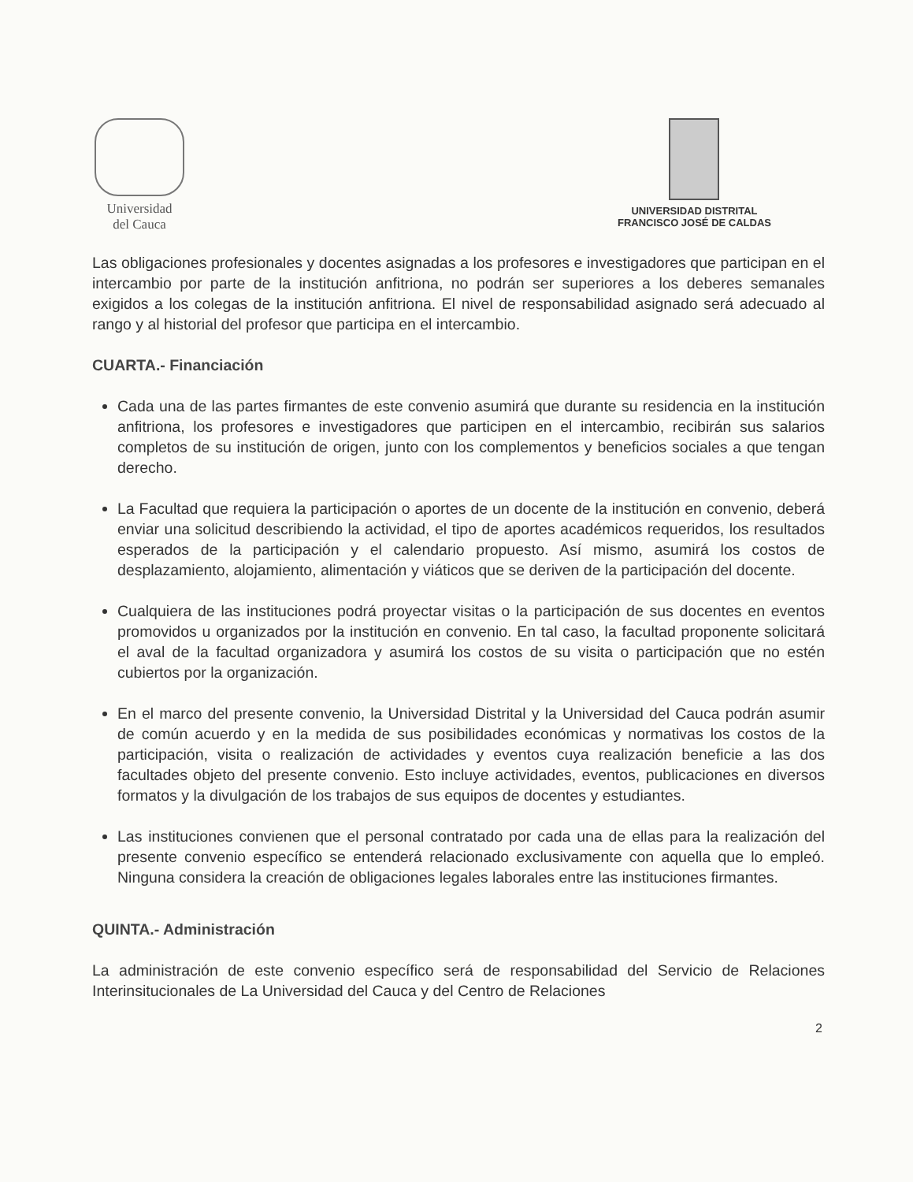Universidad
del Cauca
UNIVERSIDAD DISTRITAL
FRANCISCO JOSÉ DE CALDAS
Las obligaciones profesionales y docentes asignadas a los profesores e investigadores que participan en el intercambio por parte de la institución anfitriona, no podrán ser superiores a los deberes semanales exigidos a los colegas de la institución anfitriona. El nivel de responsabilidad asignado será adecuado al rango y al historial del profesor que participa en el intercambio.
CUARTA.- Financiación
Cada una de las partes firmantes de este convenio asumirá que durante su residencia en la institución anfitriona, los profesores e investigadores que participen en el intercambio, recibirán sus salarios completos de su institución de origen, junto con los complementos y beneficios sociales a que tengan derecho.
La Facultad que requiera la participación o aportes de un docente de la institución en convenio, deberá enviar una solicitud describiendo la actividad, el tipo de aportes académicos requeridos, los resultados esperados de la participación y el calendario propuesto. Así mismo, asumirá los costos de desplazamiento, alojamiento, alimentación y viáticos que se deriven de la participación del docente.
Cualquiera de las instituciones podrá proyectar visitas o la participación de sus docentes en eventos promovidos u organizados por la institución en convenio. En tal caso, la facultad proponente solicitará el aval de la facultad organizadora y asumirá los costos de su visita o participación que no estén cubiertos por la organización.
En el marco del presente convenio, la Universidad Distrital y la Universidad del Cauca podrán asumir de común acuerdo y en la medida de sus posibilidades económicas y normativas los costos de la participación, visita o realización de actividades y eventos cuya realización beneficie a las dos facultades objeto del presente convenio. Esto incluye actividades, eventos, publicaciones en diversos formatos y la divulgación de los trabajos de sus equipos de docentes y estudiantes.
Las instituciones convienen que el personal contratado por cada una de ellas para la realización del presente convenio específico se entenderá relacionado exclusivamente con aquella que lo empleó. Ninguna considera la creación de obligaciones legales laborales entre las instituciones firmantes.
QUINTA.- Administración
La administración de este convenio específico será de responsabilidad del Servicio de Relaciones Interinsitucionales de La Universidad del Cauca y del Centro de Relaciones
2